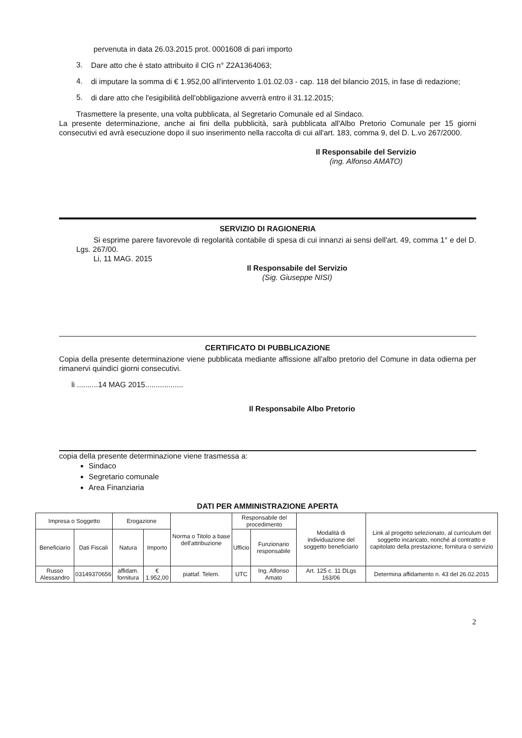pervenuta in data 26.03.2015 prot. 0001608 di pari importo
3.
Dare atto che è stato attribuito il CIG n° Z2A1364063;
4.
di imputare la somma di € 1.952,00 all'intervento 1.01.02.03 - cap. 118 del bilancio 2015, in fase di redazione;
5.
di dare atto che l'esigibilità dell'obbligazione avverrà entro il 31.12.2015;
Trasmettere la presente, una volta pubblicata, al Segretario Comunale ed al Sindaco.
La presente determinazione, anche ai fini della pubblicità, sarà pubblicata all'Albo Pretorio Comunale per 15 giorni consecutivi ed avrà esecuzione dopo il suo inserimento nella raccolta di cui all'art. 183, comma 9, del D. L.vo 267/2000.
Il Responsabile del Servizio
(ing. Alfonso AMATO)
SERVIZIO DI RAGIONERIA
Si esprime parere favorevole di regolarità contabile di spesa di cui innanzi ai sensi dell'art. 49, comma 1° e del D. Lgs. 267/00.
Li, 11 MAG. 2015
Il Responsabile del Servizio
(Sig. Giuseppe NISI)
CERTIFICATO DI PUBBLICAZIONE
Copia della presente determinazione viene pubblicata mediante affissione all'albo pretorio del Comune in data odierna per rimanervi quindici giorni consecutivi.
li ..........14 MAG 2015..................
Il Responsabile Albo Pretorio
copia della presente determinazione viene trasmessa a:
Sindaco
Segretario comunale
Area Finanziaria
DATI PER AMMINISTRAZIONE APERTA
| Impresa o Soggetto | | Erogazione | | Norma o Titolo a base dell'attribuzione | Responsabile del procedimento | | Modalità di individuazione del soggetto beneficiario | Link al progetto selezionato, al curriculum del soggetto incaricato, nonché al contratto e capitolato della prestazione, fornitura o servizio |
| --- | --- | --- | --- | --- | --- | --- | --- | --- |
| Beneficiario | Dati Fiscali | Natura | Importo | | Ufficio | Funzionario responsabile | | |
| Russo Alessandro | 03149370656 | affidam. fornitura | € 1.952,00 | piattaf. Telem. | UTC | Ing. Alfonso Amato | Art. 125 c. 11 DLgs 163/06 | Determina affidamento n. 43 del 26.02.2015 |
2